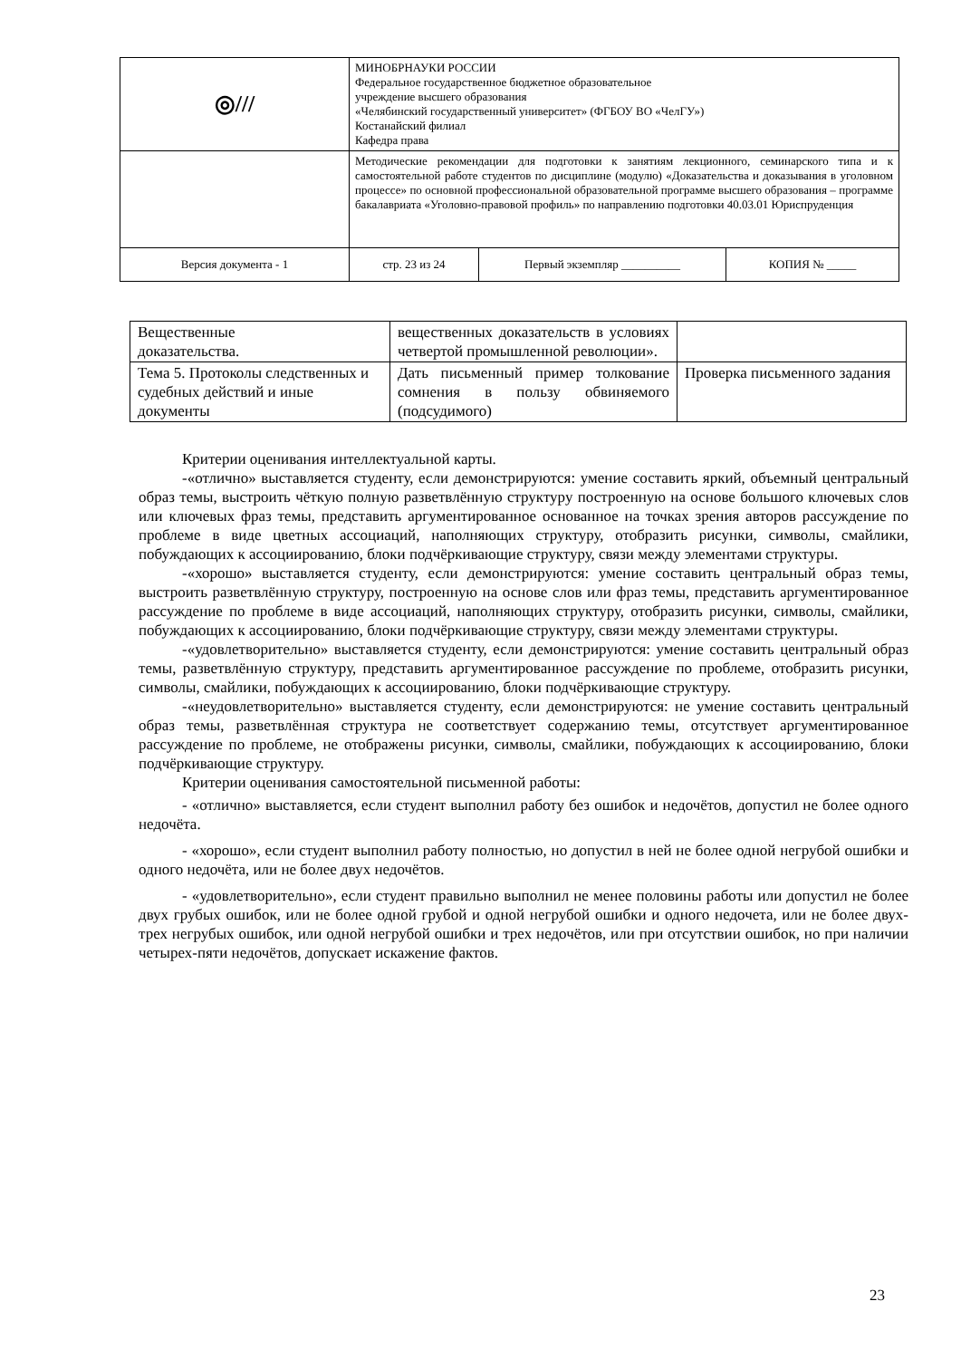| ◎/// | МИНОБРНАУКИ РОССИИ Федеральное государственное бюджетное образовательное учреждение высшего образования «Челябинский государственный университет» (ФГБОУ ВО «ЧелГУ») Костанайский филиал Кафедра права | | |
| | Методические рекомендации для подготовки к занятиям лекционного, семинарского типа и к самостоятельной работе студентов по дисциплине (модулю) «Доказательства и доказывания в уголовном процессе» по основной профессиональной образовательной программе высшего образования – программе бакалавриата «Уголовно-правовой профиль» по направлению подготовки 40.03.01 Юриспруденция | | |
| Версия документа - 1 | стр. 23 из 24 | Первый экземпляр __________ | КОПИЯ № _____ |
| Вещественные доказательства. | вещественных доказательств в условиях четвертой промышленной революции». | |
| Тема 5. Протоколы следственных и судебных действий и иные документы | Дать письменный пример толкование сомнения в пользу обвиняемого (подсудимого) | Проверка письменного задания |
Критерии оценивания интеллектуальной карты.
-«отлично» выставляется студенту, если демонстрируются: умение составить яркий, объемный центральный образ темы, выстроить чёткую полную разветвлённую структуру построенную на основе большого ключевых слов или ключевых фраз темы, представить аргументированное основанное на точках зрения авторов рассуждение по проблеме в виде цветных ассоциаций, наполняющих структуру, отобразить рисунки, символы, смайлики, побуждающих к ассоциированию, блоки подчёркивающие структуру, связи между элементами структуры.
-«хорошо» выставляется студенту, если демонстрируются: умение составить центральный образ темы, выстроить разветвлённую структуру, построенную на основе слов или фраз темы, представить аргументированное рассуждение по проблеме в виде ассоциаций, наполняющих структуру, отобразить рисунки, символы, смайлики, побуждающих к ассоциированию, блоки подчёркивающие структуру, связи между элементами структуры.
-«удовлетворительно» выставляется студенту, если демонстрируются: умение составить центральный образ темы, разветвлённую структуру, представить аргументированное рассуждение по проблеме, отобразить рисунки, символы, смайлики, побуждающих к ассоциированию, блоки подчёркивающие структуру.
-«неудовлетворительно» выставляется студенту, если демонстрируются: не умение составить центральный образ темы, разветвлённая структура не соответствует содержанию темы, отсутствует аргументированное рассуждение по проблеме, не отображены рисунки, символы, смайлики, побуждающих к ассоциированию, блоки подчёркивающие структуру.
Критерии оценивания самостоятельной письменной работы:
- «отлично» выставляется, если студент выполнил работу без ошибок и недочётов, допустил не более одного недочёта.
- «хорошо», если студент выполнил работу полностью, но допустил в ней не более одной негрубой ошибки и одного недочёта, или не более двух недочётов.
- «удовлетворительно», если студент правильно выполнил не менее половины работы или допустил не более двух грубых ошибок, или не более одной грубой и одной негрубой ошибки и одного недочета, или не более двух-трех негрубых ошибок, или одной негрубой ошибки и трех недочётов, или при отсутствии ошибок, но при наличии четырех-пяти недочётов, допускает искажение фактов.
23